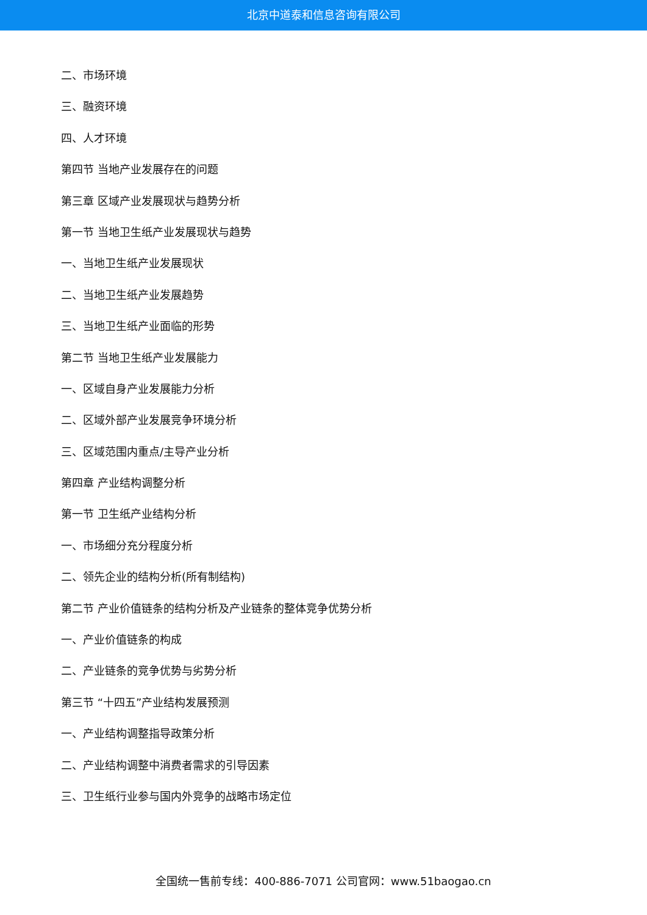北京中道泰和信息咨询有限公司
二、市场环境
三、融资环境
四、人才环境
第四节 当地产业发展存在的问题
第三章 区域产业发展现状与趋势分析
第一节 当地卫生纸产业发展现状与趋势
一、当地卫生纸产业发展现状
二、当地卫生纸产业发展趋势
三、当地卫生纸产业面临的形势
第二节 当地卫生纸产业发展能力
一、区域自身产业发展能力分析
二、区域外部产业发展竞争环境分析
三、区域范围内重点/主导产业分析
第四章 产业结构调整分析
第一节 卫生纸产业结构分析
一、市场细分充分程度分析
二、领先企业的结构分析(所有制结构)
第二节 产业价值链条的结构分析及产业链条的整体竞争优势分析
一、产业价值链条的构成
二、产业链条的竞争优势与劣势分析
第三节 “十四五”产业结构发展预测
一、产业结构调整指导政策分析
二、产业结构调整中消费者需求的引导因素
三、卫生纸行业参与国内外竞争的战略市场定位
全国统一售前专线：400-886-7071 公司官网：www.51baogao.cn